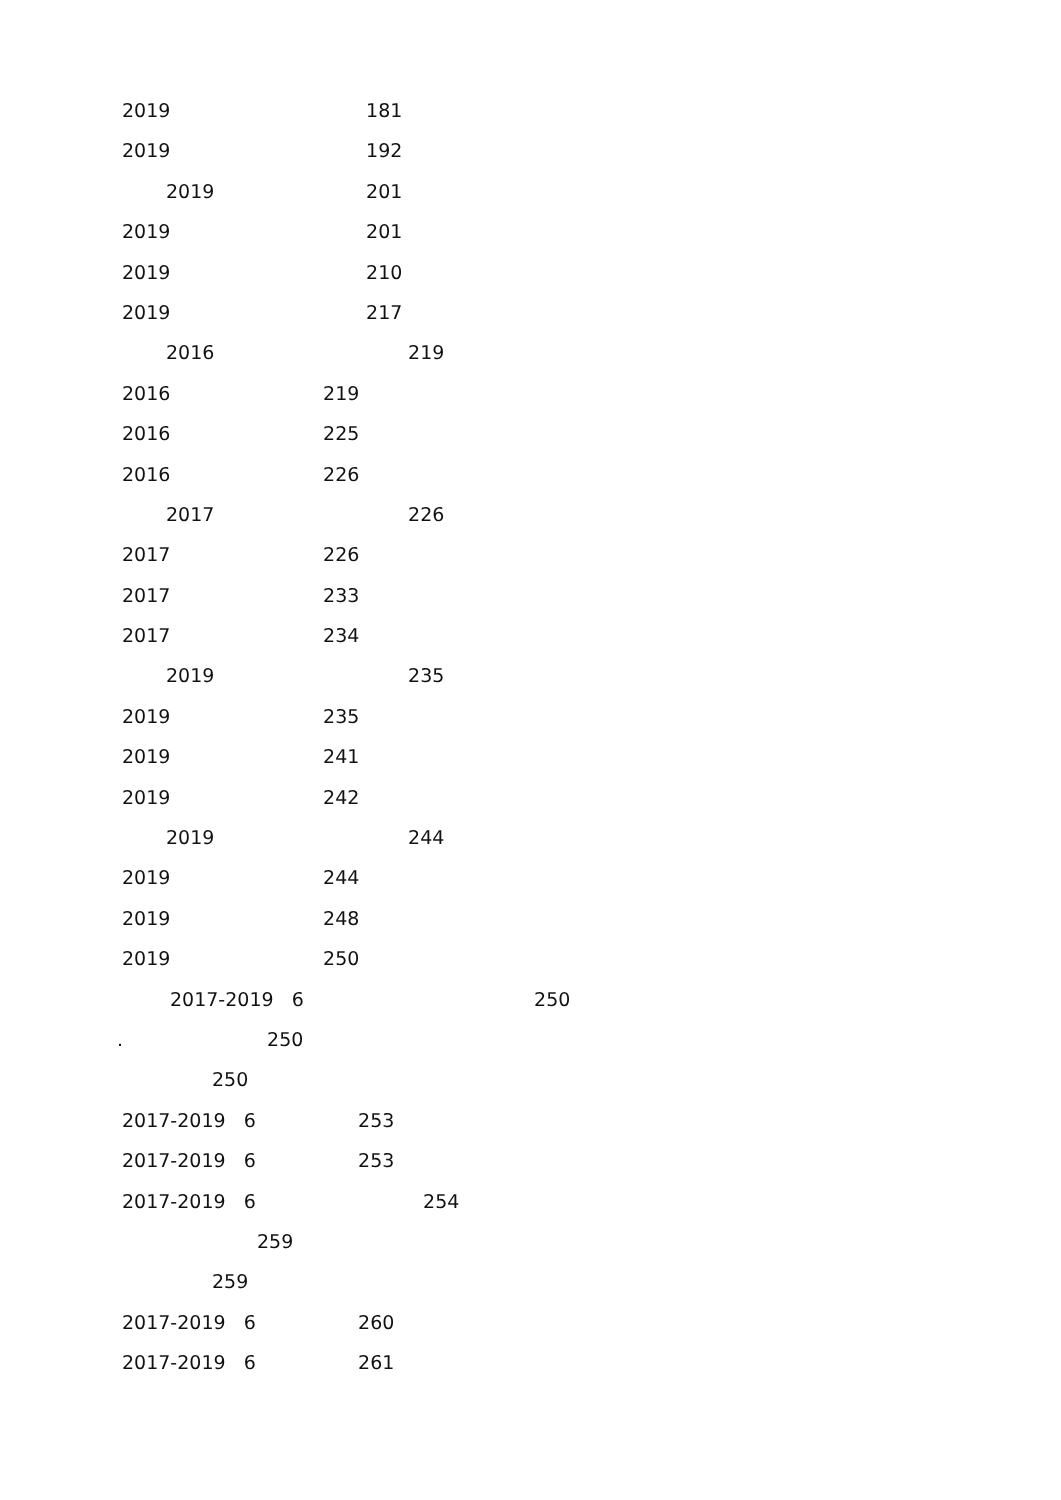2019 181
2019 192
2019 201
2019 201
2019 210
2019 217
2016 219
2016 219
2016 225
2016 226
2017 226
2017 226
2017 233
2017 234
2019 235
2019 235
2019 241
2019 242
2019 244
2019 244
2019 248
2019 250
2017-2019 6 250
. 250
250
2017-2019 6 253
2017-2019 6 253
2017-2019 6 254
259
259
2017-2019 6 260
2017-2019 6 261